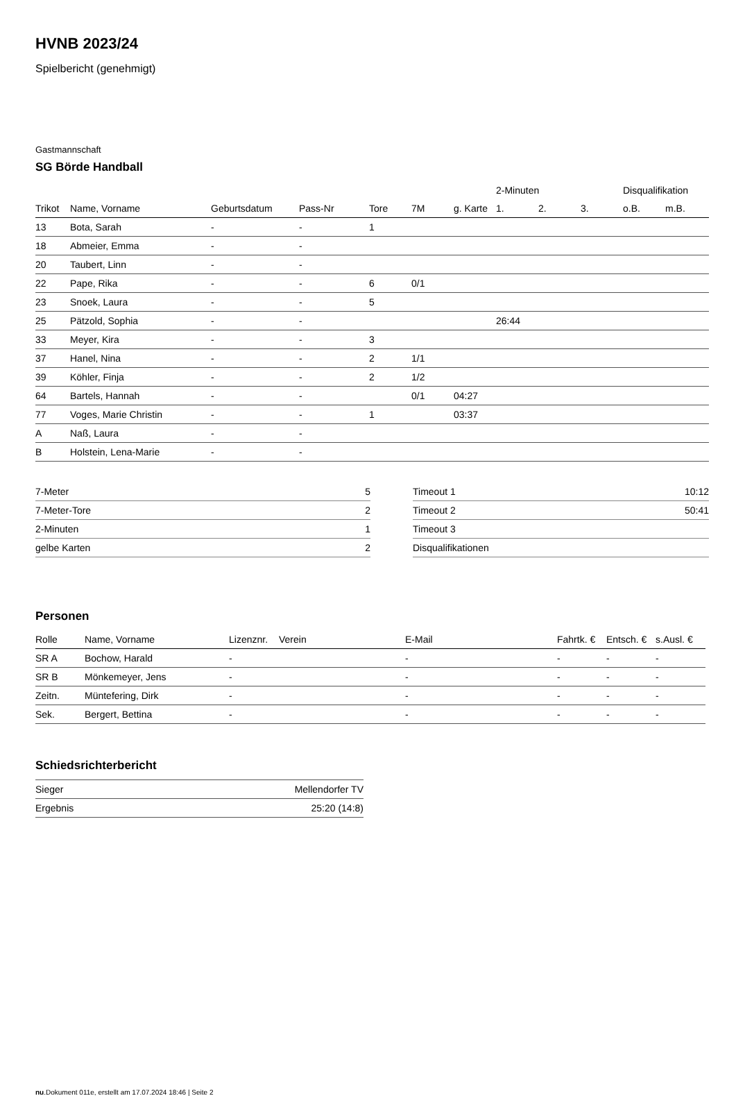HVNB 2023/24
Spielbericht (genehmigt)
Gastmannschaft
SG Börde Handball
| | | | | | | | 2-Minuten | | | Disqualifikation | |
| --- | --- | --- | --- | --- | --- | --- | --- | --- | --- | --- | --- |
| Trikot | Name, Vorname | Geburtsdatum | Pass-Nr | Tore | 7M | g. Karte | 1. | 2. | 3. | o.B. | m.B. |
| 13 | Bota, Sarah | - | - | 1 | | | | | | | |
| 18 | Abmeier, Emma | - | - | | | | | | | | |
| 20 | Taubert, Linn | - | - | | | | | | | | |
| 22 | Pape, Rika | - | - | 6 | 0/1 | | | | | | |
| 23 | Snoek, Laura | - | - | 5 | | | | | | | |
| 25 | Pätzold, Sophia | - | - | | | | 26:44 | | | | |
| 33 | Meyer, Kira | - | - | 3 | | | | | | | |
| 37 | Hanel, Nina | - | - | 2 | 1/1 | | | | | | |
| 39 | Köhler, Finja | - | - | 2 | 1/2 | | | | | | |
| 64 | Bartels, Hannah | - | - | | 0/1 | 04:27 | | | | | |
| 77 | Voges, Marie Christin | - | - | 1 | | 03:37 | | | | | |
| A | Naß, Laura | - | - | | | | | | | | |
| B | Holstein, Lena-Marie | - | - | | | | | | | | |
| 7-Meter | 5 |
| 7-Meter-Tore | 2 |
| 2-Minuten | 1 |
| gelbe Karten | 2 |
| Timeout 1 | 10:12 |
| Timeout 2 | 50:41 |
| Timeout 3 | |
| Disqualifikationen | |
Personen
| Rolle | Name, Vorname | Lizenznr. | Verein | E-Mail | Fahrtk. € | Entsch. € | s.Ausl. € |
| --- | --- | --- | --- | --- | --- | --- | --- |
| SR A | Bochow, Harald | - | | - | - | - | - |
| SR B | Mönkemeyer, Jens | - | | - | - | - | - |
| Zeitn. | Müntefering, Dirk | - | | - | - | - | - |
| Sek. | Bergert, Bettina | - | | - | - | - | - |
Schiedsrichterbericht
| Sieger | Mellendorfer TV |
| Ergebnis | 25:20 (14:8) |
nu.Dokument 011e, erstellt am 17.07.2024 18:46 | Seite 2